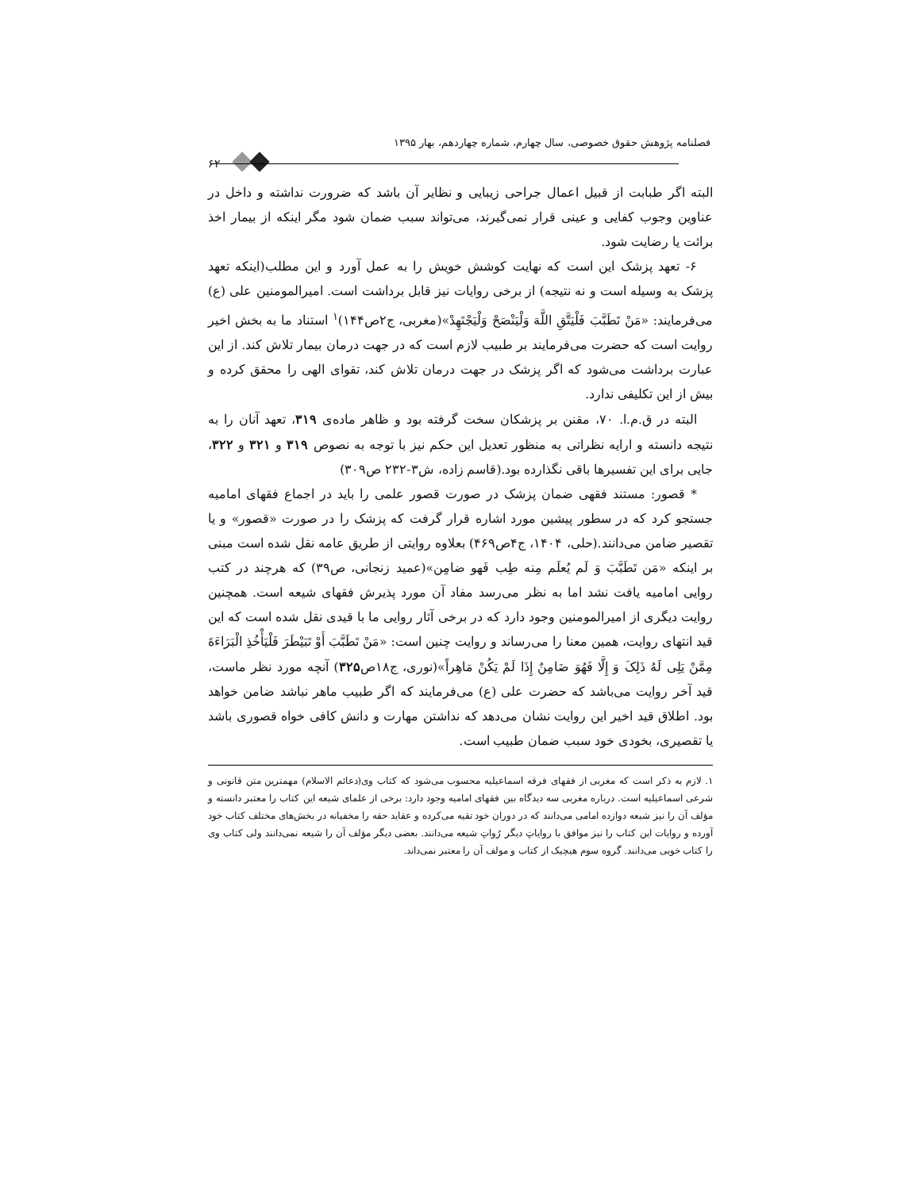فصلنامه پژوهش حقوق خصوصی، سال چهارم، شماره چهاردهم، بهار ۱۳۹۵
۶۲
البته اگر طبابت از قبیل اعمال جراحی زیبایی و نظایر آن باشد که ضرورت نداشته و داخل در عناوین وجوب کفایی و عینی قرار نمی‌گیرند، می‌تواند سبب ضمان شود مگر اینکه از بیمار اخذ برائت یا رضایت شود.
۶- تعهد پزشک این است که نهایت کوشش خویش را به عمل آورد و این مطلب(اینکه تعهد پزشک به وسیله است و نه نتیجه) از برخی روایات نیز قابل برداشت است. امیرالمومنین علی (ع) می‌فرمایند: «مَنْ تَطَبَّبَ فَلْیَتَّقِ اللَّهَ وَلْیَنْصَحْ وَلْیَجْتَهِدْ»(مغربی، ج۲ص۱۴۴)<sup>۱</sup> استناد ما به بخش اخیر روایت است که حضرت می‌فرمایند بر طبیب لازم است که در جهت درمان بیمار تلاش کند. از این عبارت برداشت می‌شود که اگر پزشک در جهت درمان تلاش کند، تقوای الهی را محقق کرده و بیش از این تکلیفی ندارد.
البته در ق.م.ا. ۷۰، مقنن بر پزشکان سخت گرفته بود و ظاهر ماده‌ی ۳۱۹، تعهد آنان را به نتیجه دانسته و ارایه نظراتی به منظور تعدیل این حکم نیز با توجه به نصوص ۳۱۹ و ۳۲۱ و ۳۲۲، جایی برای این تفسیرها باقی نگذارده بود.(قاسم زاده، ش۳-۲۳۲ ص۳۰۹)
* قصور: مستند فقهی ضمان پزشک در صورت قصور علمی را باید در اجماع فقهای امامیه جستجو کرد که در سطور پیشین مورد اشاره قرار گرفت که پزشک را در صورت «قصور» و یا تقصیر ضامن می‌دانند.(حلی، ۱۴۰۴، ج۴ص۴۶۹) بعلاوه روایتی از طریق عامه نقل شده است مبنی بر اینکه «مَن تَطَبَّبَ وَ لَم یُعلَم مِنه طِب فَهو ضامِن»(عمید زنجانی، ص۳۹) که هرچند در کتب روایی امامیه یافت نشد اما به نظر می‌رسد مفاد آن مورد پذیرش فقهای شیعه است. همچنین روایت دیگری از امیرالمومنین وجود دارد که در برخی آثار روایی ما با قیدی نقل شده است که این قید انتهای روایت، همین معنا را می‌رساند و روایت چنین است: «مَنْ تَطَبَّبَ أَوْ تَبَیْطَرَ فَلْیَأْخُذِ الْبَرَاءَةَ مِمَّنْ یَلِی لَهُ ذَلِکَ وَ إِلَّا فَهُوَ ضَامِنٌ إِذَا لَمْ یَکُنْ مَاهِراً»(نوری، ج۱۸ص۳۲۵) آنچه مورد نظر ماست، قید آخر روایت می‌باشد که حضرت علی (ع) می‌فرمایند که اگر طبیب ماهر نباشد ضامن خواهد بود. اطلاق قید اخیر این روایت نشان می‌دهد که نداشتن مهارت و دانش کافی خواه قصوری باشد یا تقصیری، بخودی خود سبب ضمان طبیب است.
۱. لازم به ذکر است که مغربی از فقهای فرقه اسماعیلیه محسوب می‌شود که کتاب وی(دعائم الاسلام) مهمترین متن قانونی و شرعی اسماعیلیه است. درباره مغربی سه دیدگاه بین فقهای امامیه وجود دارد: برخی از علمای شیعه این کتاب را معتبر دانسته و مؤلف آن را نیز شیعه دوازده امامی می‌دانند که در دوران خود تقیه می‌کرده و عقاید حقه را مخفیانه در بخش‌های مختلف کتاب خود آورده و روایات این کتاب را نیز موافق با روایاتِ دیگر رُواتِ شیعه می‌دانند. بعضی دیگر مؤلف آن را شیعه نمی‌دانند ولی کتاب وی را کتاب خوبی می‌دانند. گروه سوم هیچیک از کتاب و مولف آن را معتبر نمی‌داند.